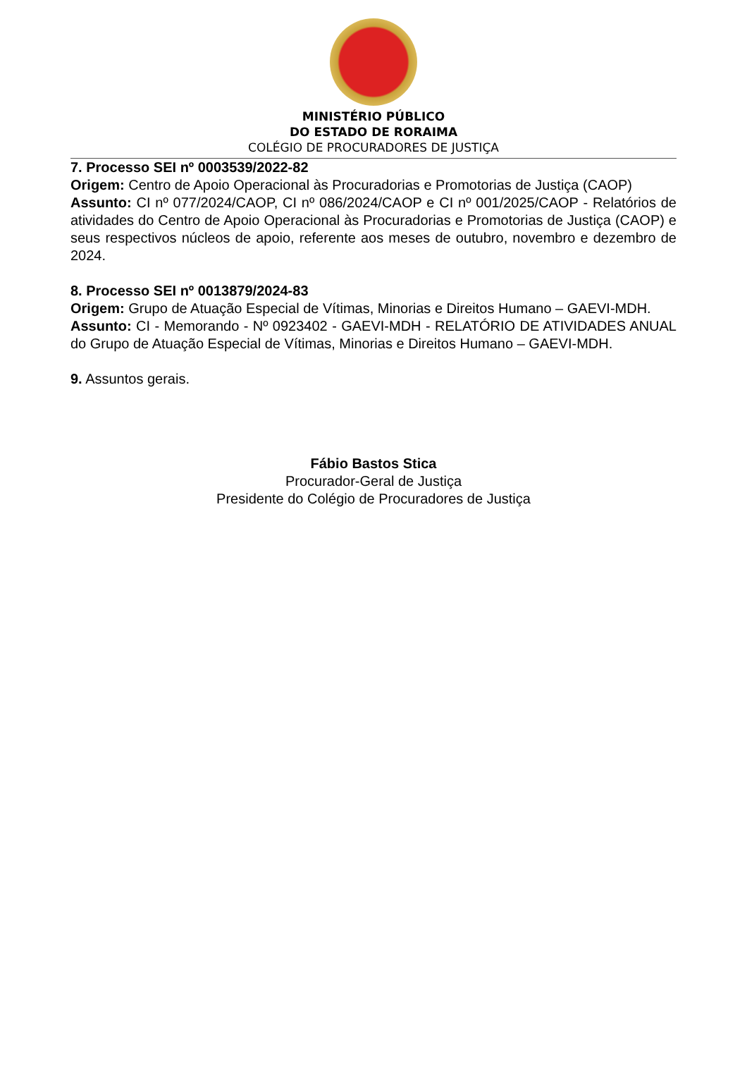MINISTÉRIO PÚBLICO
DO ESTADO DE RORAIMA
COLÉGIO DE PROCURADORES DE JUSTIÇA
7. Processo SEI nº 0003539/2022-82
Origem: Centro de Apoio Operacional às Procuradorias e Promotorias de Justiça (CAOP)
Assunto: CI nº 077/2024/CAOP, CI nº 086/2024/CAOP e CI nº 001/2025/CAOP - Relatórios de atividades do Centro de Apoio Operacional às Procuradorias e Promotorias de Justiça (CAOP) e seus respectivos núcleos de apoio, referente aos meses de outubro, novembro e dezembro de 2024.
8. Processo SEI nº 0013879/2024-83
Origem: Grupo de Atuação Especial de Vítimas, Minorias e Direitos Humano – GAEVI-MDH.
Assunto: CI - Memorando - Nº 0923402 - GAEVI-MDH - RELATÓRIO DE ATIVIDADES ANUAL do Grupo de Atuação Especial de Vítimas, Minorias e Direitos Humano – GAEVI-MDH.
9. Assuntos gerais.
Fábio Bastos Stica
Procurador-Geral de Justiça
Presidente do Colégio de Procuradores de Justiça